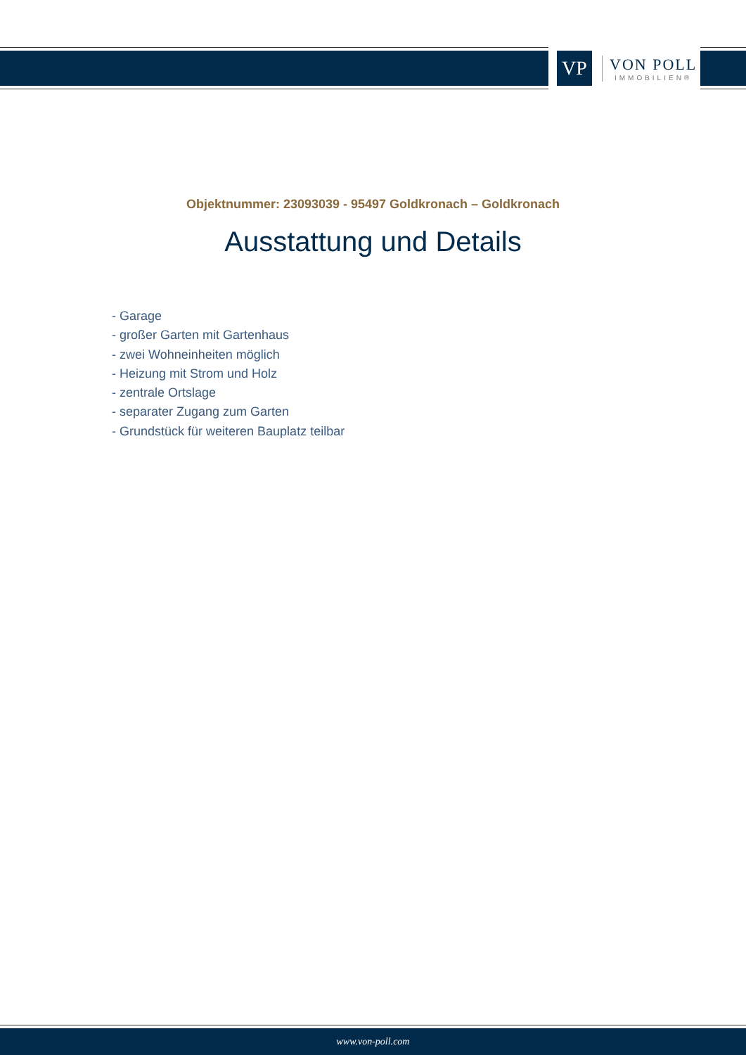VP
VON POLL
IMMOBILIEN®
Objektnummer: 23093039 - 95497 Goldkronach – Goldkronach
Ausstattung und Details
- Garage
- großer Garten mit Gartenhaus
- zwei Wohneinheiten möglich
- Heizung mit Strom und Holz
- zentrale Ortslage
- separater Zugang zum Garten
- Grundstück für weiteren Bauplatz teilbar
www.von-poll.com